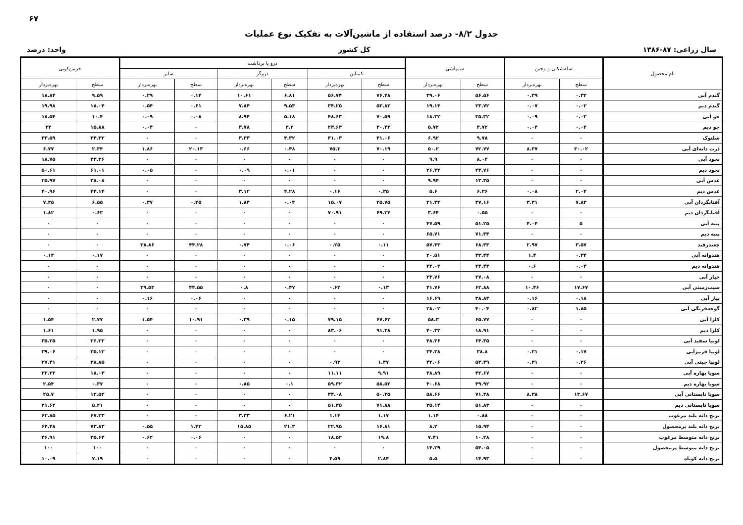۶۷
جدول ۸/۲- درصد استفاده از ماشین‌آلات به تفکیک نوع عملیات
سال زراعی: ۸۷-۱۳۸۶ کل کشور واحد: درصد
| نام محصول | سله‌شکنی و وجین | | سمپاشی | | درو یا برداشت | | | | | | خرمن‌کوبی | |
| --- | --- | --- | --- | --- | --- | --- | --- | --- | --- | --- | --- | --- |
| | | | | | کمباین | | دروگر | | سایر | | | |
| | سطح | بهره‌بردار | سطح | بهره‌بردار | سطح | بهره‌بردار | سطح | بهره‌بردار | سطح | بهره‌بردار | سطح | بهره‌بردار |
| گندم آبی | ۰.۳۲ | ۰.۳۹ | ۵۶.۵۶ | ۳۹.۰۶ | ۷۶.۴۸ | ۵۶.۷۴ | ۶.۸۱ | ۱۰.۶۱ | ۰.۱۴ | ۰.۲۹ | ۹.۵۹ | ۱۸.۸۴ |
| گندم دیم | ۰.۰۲ | ۰.۰۷ | ۲۳.۷۲ | ۱۹.۱۴ | ۵۳.۸۲ | ۳۴.۲۵ | ۹.۵۳ | ۷.۸۴ | ۰.۶۱ | ۰.۵۴ | ۱۸.۰۴ | ۱۹.۹۸ |
| جو آبی | ۰.۰۳ | ۰.۰۹ | ۳۵.۳۲ | ۱۸.۳۲ | ۷۰.۵۹ | ۴۸.۶۳ | ۵.۱۸ | ۸.۹۴ | ۰.۰۸ | ۰.۰۹ | ۱۰.۴ | ۱۸.۵۴ |
| جو دیم | ۰.۰۲ | ۰.۰۴ | ۴.۷۲ | ۵.۷۲ | ۳۰.۴۳ | ۲۳.۶۳ | ۳.۳ | ۳.۷۸ | ۰ | ۰.۰۴ | ۱۵.۸۸ | ۲۲ |
| شلتوک | ۰ | ۰ | ۹.۷۸ | ۶.۹۲ | ۴۱.۰۶ | ۳۱.۰۳ | ۴.۳۲ | ۳.۳۳ | ۰ | ۰ | ۳۴.۳۲ | ۳۳.۵۹ |
| ذرت دانه‌ای آبی | ۳۰.۰۲ | ۸.۳۷ | ۷۲.۷۷ | ۵۰.۲ | ۷۰.۱۹ | ۷۵.۳ | ۰.۴۸ | ۰.۶۶ | ۲۰.۱۳ | ۱.۸۶ | ۲.۳۴ | ۶.۷۷ |
| نخود آبی | ۰ | ۰ | ۸.۰۲ | ۹.۹ | ۰ | ۰ | ۰ | ۰ | ۰ | ۰ | ۳۳.۳۶ | ۱۸.۷۵ |
| نخود دیم | ۰ | ۰ | ۲۳.۷۶ | ۲۶.۳۲ | ۰ | ۰ | ۰.۰۱ | ۰.۰۹ | ۰ | ۰.۰۵ | ۶۱.۰۱ | ۵۰.۶۱ |
| عدس آبی | ۰ | ۰ | ۱۳.۳۵ | ۹.۹۴ | ۰ | ۰ | ۰ | ۰ | ۰ | ۰ | ۳۸.۰۸ | ۲۵.۹۷ |
| عدس دیم | ۲.۰۴ | ۰.۰۸ | ۶.۳۶ | ۵.۶ | ۰.۳۵ | ۰.۱۶ | ۴.۲۸ | ۳.۱۲ | ۰ | ۰ | ۴۴.۱۴ | ۴۰.۹۶ |
| آفتابگردان آبی | ۷.۸۳ | ۳.۳۱ | ۳۷.۱۶ | ۲۱.۳۲ | ۲۵.۷۵ | ۱۵.۰۷ | ۰.۰۴ | ۱.۸۴ | ۰.۴۵ | ۰.۳۷ | ۶.۵۵ | ۷.۳۵ |
| آفتابگردان دیم | ۰ | ۰ | ۰.۵۵ | ۳.۶۴ | ۶۹.۳۴ | ۷۰.۹۱ | ۰ | ۰ | ۰ | ۰ | ۰.۶۳ | ۱.۸۲ |
| پنبه آبی | ۵ | ۴.۰۴ | ۵۱.۲۵ | ۴۷.۵۹ | ۰ | ۰ | ۰ | ۰ | ۰ | ۰ | ۰ | ۰ |
| پنبه دیم | ۰ | ۰ | ۷۱.۳۴ | ۶۵.۷۱ | ۰ | ۰ | ۰ | ۰ | ۰ | ۰ | ۰ | ۰ |
| چغندرقند | ۳.۵۷ | ۲.۹۷ | ۶۸.۳۳ | ۵۷.۴۳ | ۰.۱۱ | ۰.۲۵ | ۰.۰۶ | ۰.۷۴ | ۴۴.۲۸ | ۳۸.۸۶ | ۰ | ۰ |
| هندوانه آبی | ۰.۳۴ | ۱.۴ | ۳۳.۴۴ | ۲۰.۵۱ | ۰ | ۰ | ۰ | ۰ | ۰ | ۰ | ۰.۱۷ | ۰.۱۴ |
| هندوانه دیم | ۰.۰۳ | ۰.۶ | ۲۴.۴۳ | ۲۲.۰۲ | ۰ | ۰ | ۰ | ۰ | ۰ | ۰ | ۰ | ۰ |
| خیار آبی | ۰ | ۰ | ۲۷.۰۸ | ۲۳.۷۶ | ۰ | ۰ | ۰ | ۰ | ۰ | ۰ | ۰ | ۰ |
| سیب‌زمینی آبی | ۱۷.۶۷ | ۱۰.۴۶ | ۶۲.۸۸ | ۴۱.۷۶ | ۰.۱۳ | ۰.۶۲ | ۰.۴۷ | ۰.۸ | ۴۴.۵۵ | ۲۹.۵۲ | ۰ | ۰ |
| پیاز آبی | ۰.۱۸ | ۰.۱۶ | ۳۸.۸۳ | ۱۶.۶۹ | ۰ | ۰ | ۰ | ۰ | ۰.۰۶ | ۰.۱۶ | ۰ | ۰ |
| گوجه‌فرنگی آبی | ۱.۸۵ | ۰.۸۲ | ۴۰.۰۴ | ۲۸.۰۲ | ۰ | ۰ | ۰ | ۰ | ۰ | ۰ | ۰ | ۰ |
| کلزا آبی | ۰ | ۰ | ۶۵.۷۷ | ۵۸.۳ | ۶۷.۶۳ | ۷۹.۱۵ | ۰.۱۵ | ۰.۳۹ | ۱۰.۹۱ | ۱.۵۴ | ۲.۷۷ | ۱.۵۴ |
| کلزا دیم | ۰ | ۰ | ۱۸.۹۱ | ۴۰.۳۲ | ۹۱.۳۸ | ۸۳.۰۶ | ۰ | ۰ | ۰ | ۰ | ۱.۹۵ | ۱.۶۱ |
| لوبیا سفید آبی | ۰ | ۰ | ۶۴.۳۵ | ۴۸.۳۶ | ۰ | ۰ | ۰ | ۰ | ۰ | ۰ | ۲۶.۲۲ | ۳۵.۲۵ |
| لوبیا قرمزآبی | ۰.۱۷ | ۰.۳۱ | ۳۸.۸ | ۳۴.۳۸ | ۰ | ۰ | ۰ | ۰ | ۰ | ۰ | ۳۵.۱۲ | ۳۹.۰۶ |
| لوبیا چیتی آبی | ۰.۲۶ | ۰.۳۱ | ۵۳.۴۹ | ۴۲.۰۶ | ۱.۴۷ | ۰.۹۳ | ۰ | ۰ | ۰ | ۰ | ۳۸.۸۵ | ۲۷.۴۱ |
| سویا بهاره آبی | ۰ | ۰ | ۴۲.۶۷ | ۳۸.۸۹ | ۹.۹۱ | ۱۱.۱۱ | ۰ | ۰ | ۰ | ۰ | ۱۸.۰۳ | ۲۲.۲۲ |
| سویا بهاره دیم | ۰ | ۰ | ۴۹.۹۲ | ۴۰.۶۸ | ۵۸.۵۲ | ۵۹.۳۲ | ۰.۱ | ۰.۸۵ | ۰ | ۰ | ۰.۳۷ | ۲.۵۴ |
| سویا تابستانی آبی | ۱۳.۶۷ | ۸.۳۸ | ۷۱.۳۸ | ۵۸.۶۶ | ۵۰.۳۵ | ۳۴.۰۸ | ۰ | ۰ | ۰ | ۰ | ۱۲.۵۲ | ۲۵.۷ |
| سویا تابستانی دیم | ۰ | ۰ | ۵۱.۸۳ | ۳۵.۱۴ | ۷۱.۸۸ | ۵۱.۳۵ | ۰ | ۰ | ۰ | ۰ | ۵.۲۱ | ۲۱.۶۲ |
| برنج دانه بلند مرغوب | ۰ | ۰ | ۰.۸۸ | ۱.۱۴ | ۱.۱۷ | ۱.۱۴ | ۶.۲۱ | ۳.۳۳ | ۰ | ۰ | ۶۷.۲۳ | ۶۲.۸۵ |
| برنج دانه بلند پرمحصول | ۰ | ۰ | ۱۵.۹۴ | ۸.۲ | ۱۶.۸۱ | ۲۲.۹۵ | ۲۱.۳ | ۱۵.۸۵ | ۱.۴۲ | ۰.۵۵ | ۷۳.۸۳ | ۶۴.۴۸ |
| برنج دانه متوسط مرغوب | ۰ | ۰ | ۱۰.۲۸ | ۷.۴۱ | ۱۹.۸ | ۱۸.۵۲ | ۰ | ۰ | ۰.۰۶ | ۰.۶۲ | ۳۵.۶۴ | ۴۶.۹۱ |
| برنج دانه متوسط پرمحصول | ۰ | ۰ | ۵۴.۰۵ | ۱۴.۲۹ | ۰ | ۰ | ۰ | ۰ | ۰ | ۰ | ۱۰۰ | ۱۰۰ |
| برنج دانه کوتاه | ۰ | ۰ | ۱۴.۹۳ | ۵.۵ | ۲.۸۴ | ۴.۵۹ | ۰ | ۰ | ۰ | ۰ | ۷.۱۹ | ۱۰.۰۹ |